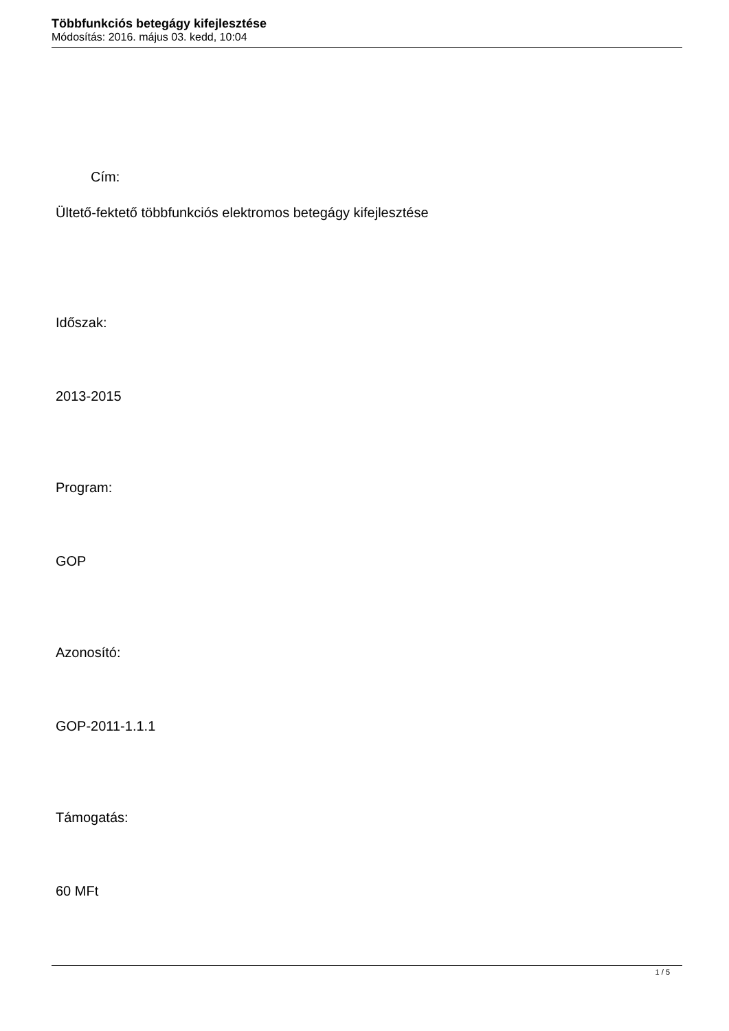Többfunkciós betegágy kifejlesztése
Módosítás: 2016. május 03. kedd, 10:04
Cím:
Ültető-fektető többfunkciós elektromos betegágy kifejlesztése
Időszak:
2013-2015
Program:
GOP
Azonosító:
GOP-2011-1.1.1
Támogatás:
60 MFt
1 / 5